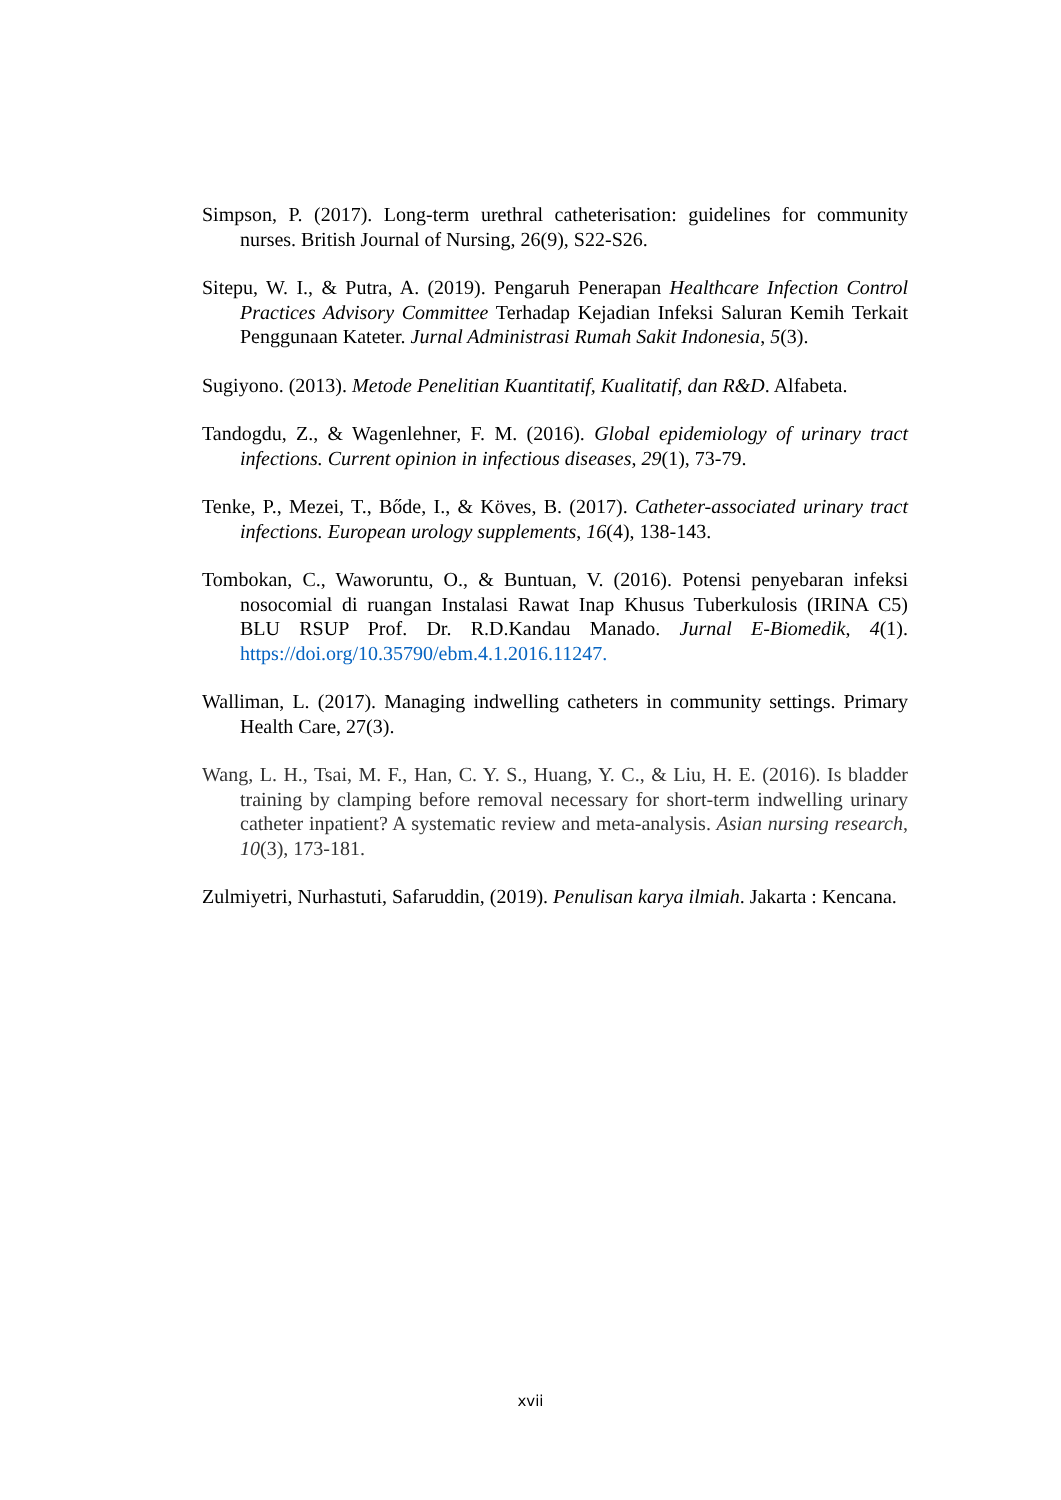Simpson, P. (2017). Long-term urethral catheterisation: guidelines for community nurses. British Journal of Nursing, 26(9), S22-S26.
Sitepu, W. I., & Putra, A. (2019). Pengaruh Penerapan Healthcare Infection Control Practices Advisory Committee Terhadap Kejadian Infeksi Saluran Kemih Terkait Penggunaan Kateter. Jurnal Administrasi Rumah Sakit Indonesia, 5(3).
Sugiyono. (2013). Metode Penelitian Kuantitatif, Kualitatif, dan R&D. Alfabeta.
Tandogdu, Z., & Wagenlehner, F. M. (2016). Global epidemiology of urinary tract infections. Current opinion in infectious diseases, 29(1), 73-79.
Tenke, P., Mezei, T., Bőde, I., & Köves, B. (2017). Catheter-associated urinary tract infections. European urology supplements, 16(4), 138-143.
Tombokan, C., Waworuntu, O., & Buntuan, V. (2016). Potensi penyebaran infeksi nosocomial di ruangan Instalasi Rawat Inap Khusus Tuberkulosis (IRINA C5) BLU RSUP Prof. Dr. R.D.Kandau Manado. Jurnal E-Biomedik, 4(1). https://doi.org/10.35790/ebm.4.1.2016.11247.
Walliman, L. (2017). Managing indwelling catheters in community settings. Primary Health Care, 27(3).
Wang, L. H., Tsai, M. F., Han, C. Y. S., Huang, Y. C., & Liu, H. E. (2016). Is bladder training by clamping before removal necessary for short-term indwelling urinary catheter inpatient? A systematic review and meta-analysis. Asian nursing research, 10(3), 173-181.
Zulmiyetri, Nurhastuti, Safaruddin, (2019). Penulisan karya ilmiah. Jakarta : Kencana.
xvii